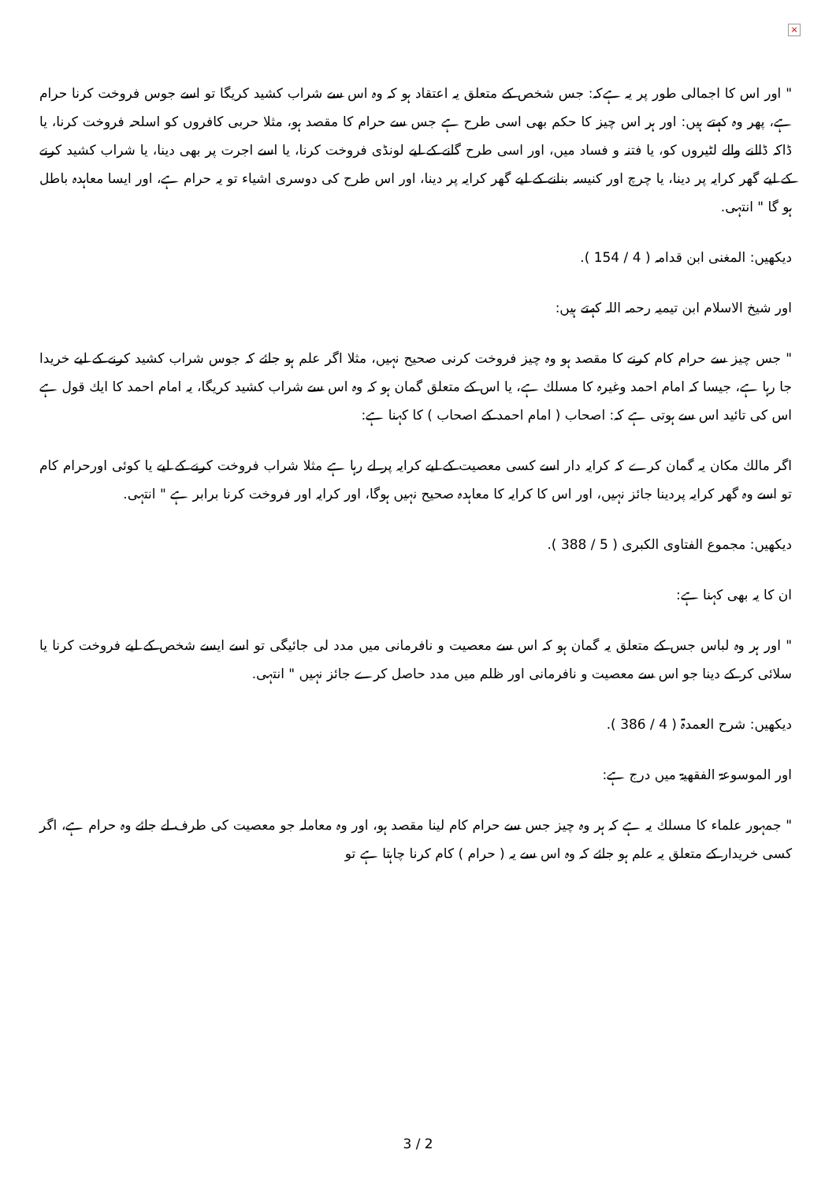×
" اور اس کا اجمالی طور پر یہ ہےکہ: جس شخص کے متعلق یہ اعتقاد ہو کہ وہ اس سے شراب کشید کریگا تو اسے جوس فروخت کرنا حرام ہے، پھر وہ کہتے ہیں: اور ہر اس چیز کا حکم بھی اسی طرح ہے جس سے حرام کا مقصد ہو، مثلا حربی کافروں کو اسلحہ فروخت کرنا، یا ڈاکہ ڈالنے والے لٹیروں کو، یا فتنہ و فساد میں، اور اسی طرح گانے کے لیے لونڈی فروخت کرنا، یا اسے اجرت پر بھی دینا، یا شراب کشید کرنے کے لیے گھر کرایہ پر دینا، یا چرچ اور کنیسہ بنانے کے لیے گھر کرایہ پر دینا، اور اس طرح کی دوسری اشیاء تو یہ حرام ہے، اور ایسا معاہدہ باطل ہو گا " انتہی.
دیکھیں: المغنی ابن قدامہ ( 4 / 154 ).
اور شیخ الاسلام ابن تیمیہ رحمہ اللہ کہتے ہیں:
" جس چیز سے حرام کام کرنے کا مقصد ہو وہ چیز فروخت کرنی صحیح نہیں، مثلا اگر علم ہو جائے کہ جوس شراب کشید کرنے کے لیے خریدا جا رہا ہے، جیسا کہ امام احمد وغیرہ کا مسلك ہے، یا اس کے متعلق گمان ہو کہ وہ اس سے شراب کشید کریگا، یہ امام احمد کا ایك قول ہے اس کی تائید اس سے ہوتی ہے کہ: اصحاب ( امام احمد کے اصحاب ) کا کہنا ہے:
اگر مالك مکان یہ گمان کرے کہ کرایہ دار اسے کسی معصیت کے لیے کرایہ پر لے رہا ہے مثلا شراب فروخت کرنے کے لیے یا کوئی اورحرام کام تو اسے وہ گھر کرایہ پردینا جائز نہیں، اور اس کا کرایہ کا معاہدہ صحیح نہیں ہوگا، اور کرایہ اور فروخت کرنا برابر ہے " انتہی.
دیکھیں: مجموع الفتاوی الکبری ( 5 / 388 ).
ان کا یہ بھی کہنا ہے:
" اور ہر وہ لباس جس کے متعلق یہ گمان ہو کہ اس سے معصیت و نافرمانی میں مدد لی جائیگی تو اسے ایسے شخص کے لیے فروخت کرنا یا سلائی کر کے دینا جو اس سے معصیت و نافرمانی اور ظلم میں مدد حاصل کرے جائز نہیں " انتہی.
دیکھیں: شرح العمدۃ ( 4 / 386 ).
اور الموسوعۃ الفقھیۃ میں درج ہے:
" جمہور علماء کا مسلك یہ ہے کہ ہر وہ چیز جس سے حرام کام لینا مقصد ہو، اور وہ معاملہ جو معصیت کی طرف لے جائے وہ حرام ہے، اگر کسی خریدار کے متعلق یہ علم ہو جائے کہ وہ اس سے یہ ( حرام ) کام کرنا چاہتا ہے تو
3 / 2